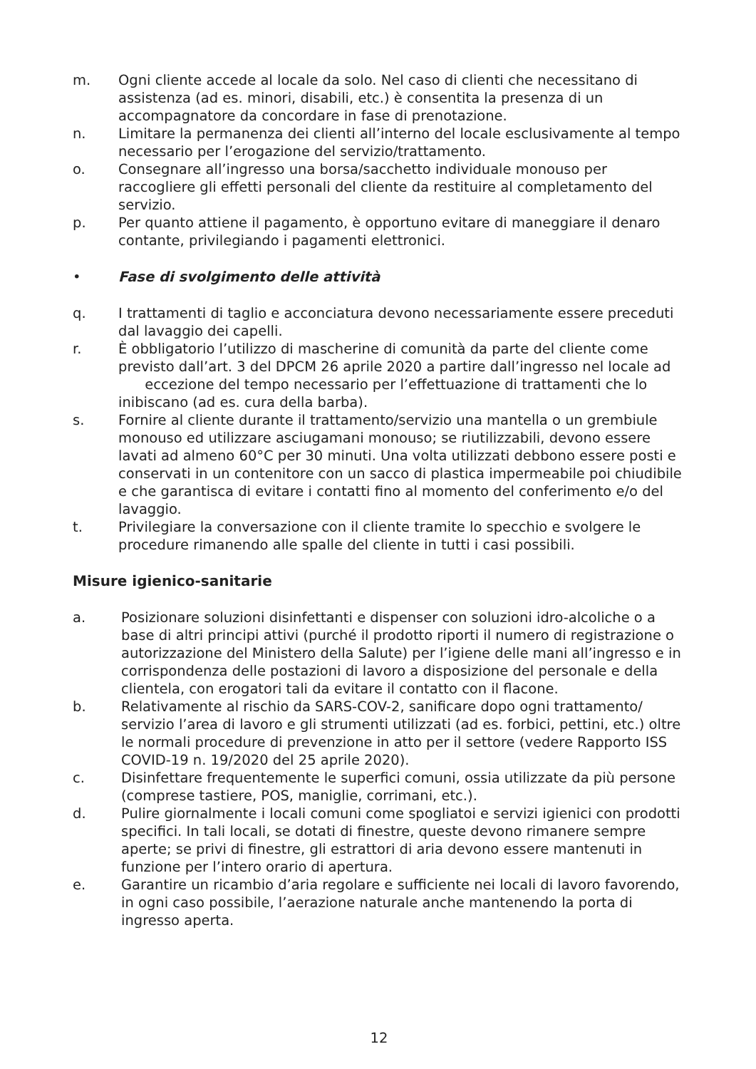m. Ogni cliente accede al locale da solo. Nel caso di clienti che necessitano di assistenza (ad es. minori, disabili, etc.) è consentita la presenza di un accompagnatore da concordare in fase di prenotazione.
n. Limitare la permanenza dei clienti all’interno del locale esclusivamente al tempo necessario per l’erogazione del servizio/trattamento.
o. Consegnare all’ingresso una borsa/sacchetto individuale monouso per raccogliere gli effetti personali del cliente da restituire al completamento del servizio.
p. Per quanto attiene il pagamento, è opportuno evitare di maneggiare il denaro contante, privilegiando i pagamenti elettronici.
• Fase di svolgimento delle attività
q. I trattamenti di taglio e acconciatura devono necessariamente essere preceduti dal lavaggio dei capelli.
r. È obbligatorio l’utilizzo di mascherine di comunità da parte del cliente come previsto dall’art. 3 del DPCM 26 aprile 2020 a partire dall’ingresso nel locale ad eccezione del tempo necessario per l’effettuazione di trattamenti che lo inibiscano (ad es. cura della barba).
s. Fornire al cliente durante il trattamento/servizio una mantella o un grembiule monouso ed utilizzare asciugamani monouso; se riutilizzabili, devono essere lavati ad almeno 60°C per 30 minuti. Una volta utilizzati debbono essere posti e conservati in un contenitore con un sacco di plastica impermeabile poi chiudibile e che garantisca di evitare i contatti fino al momento del conferimento e/o del lavaggio.
t. Privilegiare la conversazione con il cliente tramite lo specchio e svolgere le procedure rimanendo alle spalle del cliente in tutti i casi possibili.
Misure igienico-sanitarie
a. Posizionare soluzioni disinfettanti e dispenser con soluzioni idro-alcoliche o a base di altri principi attivi (purché il prodotto riporti il numero di registrazione o autorizzazione del Ministero della Salute) per l’igiene delle mani all’ingresso e in corrispondenza delle postazioni di lavoro a disposizione del personale e della clientela, con erogatori tali da evitare il contatto con il flacone.
b. Relativamente al rischio da SARS-COV-2, sanificare dopo ogni trattamento/ servizio l’area di lavoro e gli strumenti utilizzati (ad es. forbici, pettini, etc.) oltre le normali procedure di prevenzione in atto per il settore (vedere Rapporto ISS COVID-19 n. 19/2020 del 25 aprile 2020).
c. Disinfettare frequentemente le superfici comuni, ossia utilizzate da più persone (comprese tastiere, POS, maniglie, corrimani, etc.).
d. Pulire giornalmente i locali comuni come spogliatoi e servizi igienici con prodotti specifici. In tali locali, se dotati di finestre, queste devono rimanere sempre aperte; se privi di finestre, gli estrattori di aria devono essere mantenuti in funzione per l’intero orario di apertura.
e. Garantire un ricambio d’aria regolare e sufficiente nei locali di lavoro favorendo, in ogni caso possibile, l’aerazione naturale anche mantenendo la porta di ingresso aperta.
12